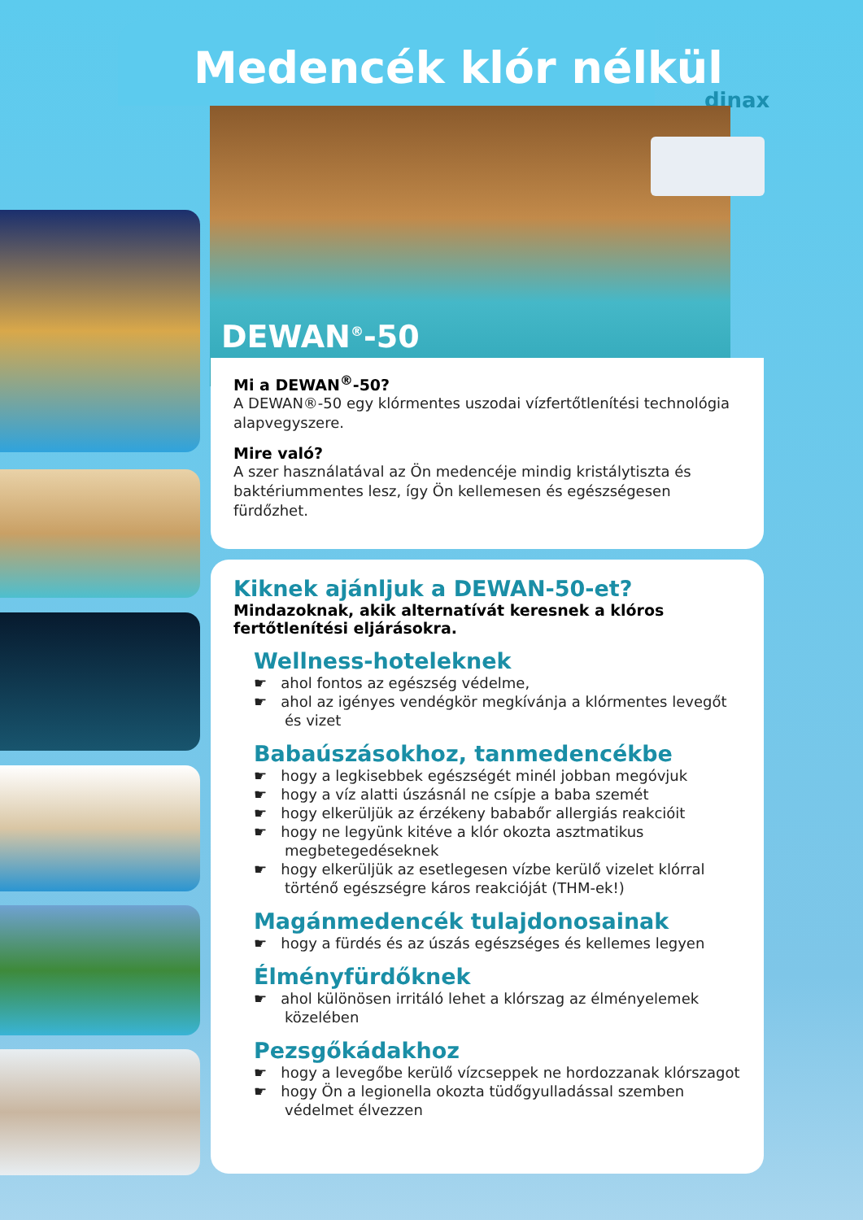Medencék klór nélkül
dinax
DEWAN<sup>®</sup>-50
Mi a DEWAN<sup>®</sup>-50?
A DEWAN®-50 egy klórmentes uszodai vízfertőtlenítési technológia alapvegyszere.
Mire való?
A szer használatával az Ön medencéje mindig kristálytiszta és baktériummentes lesz, így Ön kellemesen és egészségesen fürdőzhet.
Kiknek ajánljuk a DEWAN-50-et?
Mindazoknak, akik alternatívát keresnek a klóros fertőtlenítési eljárásokra.
Wellness-hoteleknek
☛ ahol fontos az egészség védelme,
☛ ahol az igényes vendégkör megkívánja a klórmentes levegőt és vizet
Babaúszásokhoz, tanmedencékbe
☛ hogy a legkisebbek egészségét minél jobban megóvjuk
☛ hogy a víz alatti úszásnál ne csípje a baba szemét
☛ hogy elkerüljük az érzékeny bababőr allergiás reakcióit
☛ hogy ne legyünk kitéve a klór okozta asztmatikus megbetegedéseknek
☛ hogy elkerüljük az esetlegesen vízbe kerülő vizelet klórral történő egészségre káros reakcióját (THM-ek!)
Magánmedencék tulajdonosainak
☛ hogy a fürdés és az úszás egészséges és kellemes legyen
Élményfürdőknek
☛ ahol különösen irritáló lehet a klórszag az élményelemek közelében
Pezsgőkádakhoz
☛ hogy a levegőbe kerülő vízcseppek ne hordozzanak klórszagot
☛ hogy Ön a legionella okozta tüdőgyulladással szemben védelmet élvezzen